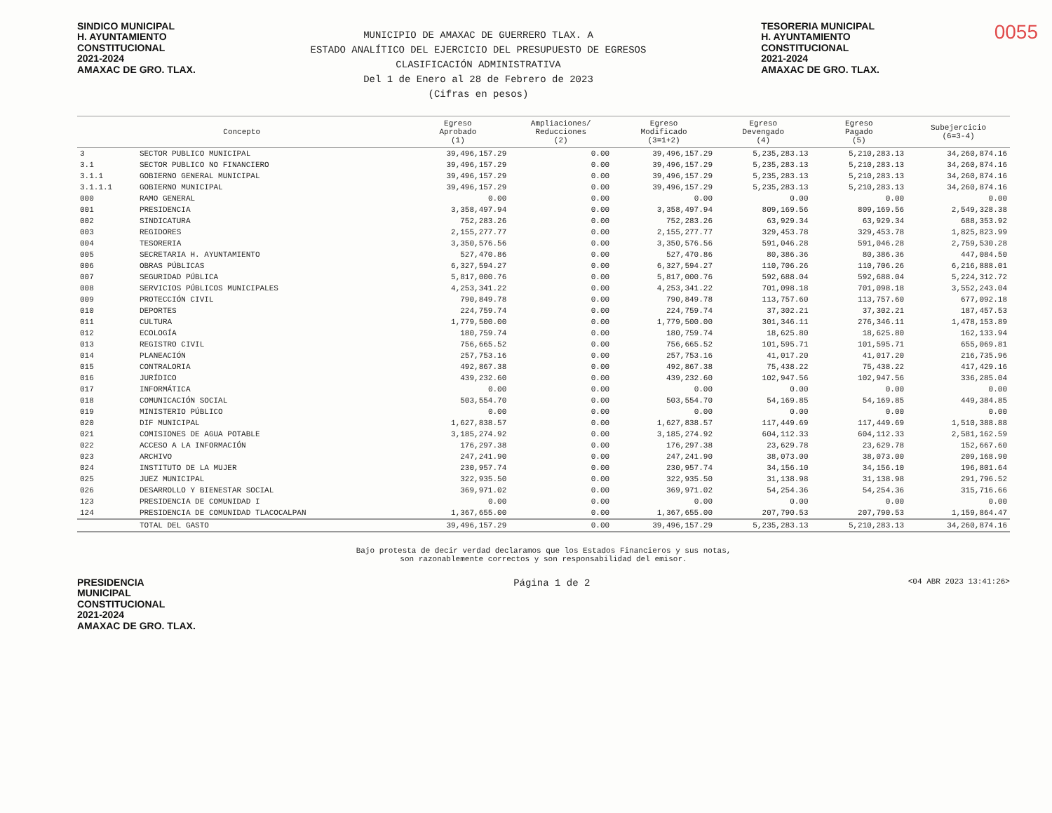SINDICO MUNICIPAL
H. AYUNTAMIENTO
CONSTITUCIONAL
2021-2024
AMAXAC DE GRO. TLAX.
MUNICIPIO DE AMAXAC DE GUERRERO TLAX. A
ESTADO ANALÍTICO DEL EJERCICIO DEL PRESUPUESTO DE EGRESOS
CLASIFICACIÓN ADMINISTRATIVA
Del 1 de Enero al 28 de Febrero de 2023
(Cifras en pesos)
TESORERIA MUNICIPAL
H. AYUNTAMIENTO
CONSTITUCIONAL
2021-2024
AMAXAC DE GRO. TLAX.
0055
| Concepto | | Egreso Aprobado (1) | Ampliaciones/ Reducciones (2) | Egreso Modificado (3=1+2) | Egreso Devengado (4) | Egreso Pagado (5) | Subejercicio (6=3-4) |
| --- | --- | --- | --- | --- | --- | --- | --- |
| 3 | SECTOR PUBLICO MUNICIPAL | 39,496,157.29 | 0.00 | 39,496,157.29 | 5,235,283.13 | 5,210,283.13 | 34,260,874.16 |
| 3.1 | SECTOR PUBLICO NO FINANCIERO | 39,496,157.29 | 0.00 | 39,496,157.29 | 5,235,283.13 | 5,210,283.13 | 34,260,874.16 |
| 3.1.1 | GOBIERNO GENERAL MUNICIPAL | 39,496,157.29 | 0.00 | 39,496,157.29 | 5,235,283.13 | 5,210,283.13 | 34,260,874.16 |
| 3.1.1.1 | GOBIERNO MUNICIPAL | 39,496,157.29 | 0.00 | 39,496,157.29 | 5,235,283.13 | 5,210,283.13 | 34,260,874.16 |
| 000 | RAMO GENERAL | 0.00 | 0.00 | 0.00 | 0.00 | 0.00 | 0.00 |
| 001 | PRESIDENCIA | 3,358,497.94 | 0.00 | 3,358,497.94 | 809,169.56 | 809,169.56 | 2,549,328.38 |
| 002 | SINDICATURA | 752,283.26 | 0.00 | 752,283.26 | 63,929.34 | 63,929.34 | 688,353.92 |
| 003 | REGIDORES | 2,155,277.77 | 0.00 | 2,155,277.77 | 329,453.78 | 329,453.78 | 1,825,823.99 |
| 004 | TESORERIA | 3,350,576.56 | 0.00 | 3,350,576.56 | 591,046.28 | 591,046.28 | 2,759,530.28 |
| 005 | SECRETARIA H. AYUNTAMIENTO | 527,470.86 | 0.00 | 527,470.86 | 80,386.36 | 80,386.36 | 447,084.50 |
| 006 | OBRAS PÚBLICAS | 6,327,594.27 | 0.00 | 6,327,594.27 | 110,706.26 | 110,706.26 | 6,216,888.01 |
| 007 | SEGURIDAD PÚBLICA | 5,817,000.76 | 0.00 | 5,817,000.76 | 592,688.04 | 592,688.04 | 5,224,312.72 |
| 008 | SERVICIOS PÚBLICOS MUNICIPALES | 4,253,341.22 | 0.00 | 4,253,341.22 | 701,098.18 | 701,098.18 | 3,552,243.04 |
| 009 | PROTECCIÓN CIVIL | 790,849.78 | 0.00 | 790,849.78 | 113,757.60 | 113,757.60 | 677,092.18 |
| 010 | DEPORTES | 224,759.74 | 0.00 | 224,759.74 | 37,302.21 | 37,302.21 | 187,457.53 |
| 011 | CULTURA | 1,779,500.00 | 0.00 | 1,779,500.00 | 301,346.11 | 276,346.11 | 1,478,153.89 |
| 012 | ECOLOGÍA | 180,759.74 | 0.00 | 180,759.74 | 18,625.80 | 18,625.80 | 162,133.94 |
| 013 | REGISTRO CIVIL | 756,665.52 | 0.00 | 756,665.52 | 101,595.71 | 101,595.71 | 655,069.81 |
| 014 | PLANEACIÓN | 257,753.16 | 0.00 | 257,753.16 | 41,017.20 | 41,017.20 | 216,735.96 |
| 015 | CONTRALORIA | 492,867.38 | 0.00 | 492,867.38 | 75,438.22 | 75,438.22 | 417,429.16 |
| 016 | JURÍDICO | 439,232.60 | 0.00 | 439,232.60 | 102,947.56 | 102,947.56 | 336,285.04 |
| 017 | INFORMÁTICA | 0.00 | 0.00 | 0.00 | 0.00 | 0.00 | 0.00 |
| 018 | COMUNICACIÓN SOCIAL | 503,554.70 | 0.00 | 503,554.70 | 54,169.85 | 54,169.85 | 449,384.85 |
| 019 | MINISTERIO PÚBLICO | 0.00 | 0.00 | 0.00 | 0.00 | 0.00 | 0.00 |
| 020 | DIF MUNICIPAL | 1,627,838.57 | 0.00 | 1,627,838.57 | 117,449.69 | 117,449.69 | 1,510,388.88 |
| 021 | COMISIONES DE AGUA POTABLE | 3,185,274.92 | 0.00 | 3,185,274.92 | 604,112.33 | 604,112.33 | 2,581,162.59 |
| 022 | ACCESO A LA INFORMACIÓN | 176,297.38 | 0.00 | 176,297.38 | 23,629.78 | 23,629.78 | 152,667.60 |
| 023 | ARCHIVO | 247,241.90 | 0.00 | 247,241.90 | 38,073.00 | 38,073.00 | 209,168.90 |
| 024 | INSTITUTO DE LA MUJER | 230,957.74 | 0.00 | 230,957.74 | 34,156.10 | 34,156.10 | 196,801.64 |
| 025 | JUEZ MUNICIPAL | 322,935.50 | 0.00 | 322,935.50 | 31,138.98 | 31,138.98 | 291,796.52 |
| 026 | DESARROLLO Y BIENESTAR SOCIAL | 369,971.02 | 0.00 | 369,971.02 | 54,254.36 | 54,254.36 | 315,716.66 |
| 123 | PRESIDENCIA DE COMUNIDAD I | 0.00 | 0.00 | 0.00 | 0.00 | 0.00 | 0.00 |
| 124 | PRESIDENCIA DE COMUNIDAD TLACOCALPAN | 1,367,655.00 | 0.00 | 1,367,655.00 | 207,790.53 | 207,790.53 | 1,159,864.47 |
| | TOTAL DEL GASTO | 39,496,157.29 | 0.00 | 39,496,157.29 | 5,235,283.13 | 5,210,283.13 | 34,260,874.16 |
Bajo protesta de decir verdad declaramos que los Estados Financieros y sus notas,
son razonablemente correctos y son responsabilidad del emisor.
PRESIDENCIA
MUNICIPAL
CONSTITUCIONAL
2021-2024
AMAXAC DE GRO. TLAX.
Página 1 de 2
<04 ABR 2023 13:41:26>